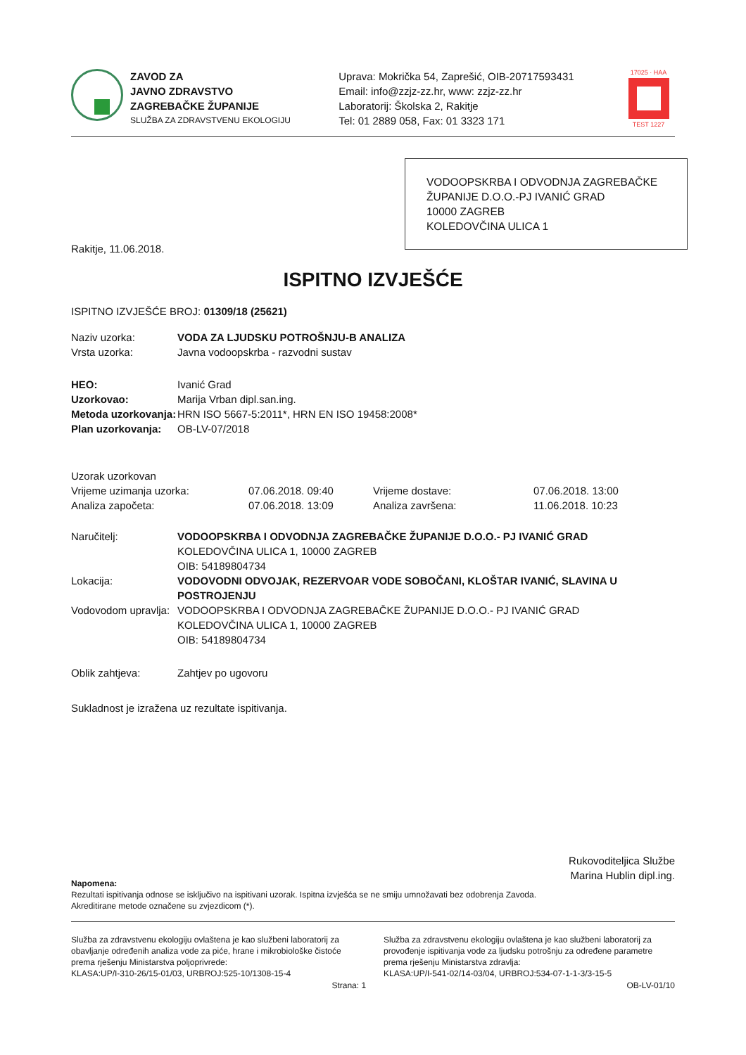ZAVOD ZA
JAVNO ZDRAVSTVO
ZAGREBAČKE ŽUPANIJE
SLUŽBA ZA ZDRAVSTVENU EKOLOGIJU
Uprava: Mokrička 54, Zaprešić, OIB-20717593431
Email: info@zzjz-zz.hr, www: zzjz-zz.hr
Laboratorij: Školska 2, Rakitje
Tel: 01 2889 058, Fax: 01 3323 171
17025 · HAA
TEST 1227
VODOOPSKRBA I ODVODNJA ZAGREBAČKE ŽUPANIJE D.O.O.-PJ IVANIĆ GRAD
10000 ZAGREB
KOLEDOVČINA ULICA 1
Rakitje, 11.06.2018.
ISPITNO IZVJEŠĆE
ISPITNO IZVJEŠĆE BROJ: 01309/18 (25621)
| Naziv uzorka: | VODA ZA LJUDSKU POTROŠNJU-B ANALIZA |
| Vrsta uzorka: | Javna vodoopskrba - razvodni sustav |
| HEO: | Ivanić Grad |
| Uzorkovao: | Marija Vrban dipl.san.ing. |
| Metoda uzorkovanja: | HRN ISO 5667-5:2011*, HRN EN ISO 19458:2008* |
| Plan uzorkovanja: | OB-LV-07/2018 |
| Uzorak uzorkovan | | | |
| Vrijeme uzimanja uzorka: | 07.06.2018. 09:40 | Vrijeme dostave: | 07.06.2018. 13:00 |
| Analiza započeta: | 07.06.2018. 13:09 | Analiza završena: | 11.06.2018. 10:23 |
| Naručitelj: | VODOOPSKRBA I ODVODNJA ZAGREBAČKE ŽUPANIJE D.O.O.- PJ IVANIĆ GRAD KOLEDOVČINA ULICA 1, 10000 ZAGREB OIB: 54189804734 |
| Lokacija: | VODOVODNI ODVOJAK, REZERVOAR VODE SOBOČANI, KLOŠTAR IVANIĆ, SLAVINA U POSTROJENJU |
| Vodovodom upravlja: | VODOOPSKRBA I ODVODNJA ZAGREBAČKE ŽUPANIJE D.O.O.- PJ IVANIĆ GRAD KOLEDOVČINA ULICA 1, 10000 ZAGREB OIB: 54189804734 |
| Oblik zahtjeva: | Zahtjev po ugovoru |
Sukladnost je izražena uz rezultate ispitivanja.
Rukovoditeljica Službe
Marina Hublin dipl.ing.
Napomena:
Rezultati ispitivanja odnose se isključivo na ispitivani uzorak. Ispitna izvješća se ne smiju umnožavati bez odobrenja Zavoda.
Akreditirane metode označene su zvjezdicom (*).
Služba za zdravstvenu ekologiju ovlaštena je kao službeni laboratorij za obavljanje određenih analiza vode za piće, hrane i mikrobiološke čistoće prema rješenju Ministarstva poljoprivrede:
KLASA:UP/I-310-26/15-01/03, URBROJ:525-10/1308-15-4
Služba za zdravstvenu ekologiju ovlaštena je kao službeni laboratorij za provođenje ispitivanja vode za ljudsku potrošnju za određene parametre prema rješenju Ministarstva zdravlja:
KLASA:UP/I-541-02/14-03/04, URBROJ:534-07-1-1-3/3-15-5
Strana: 1 OB-LV-01/10